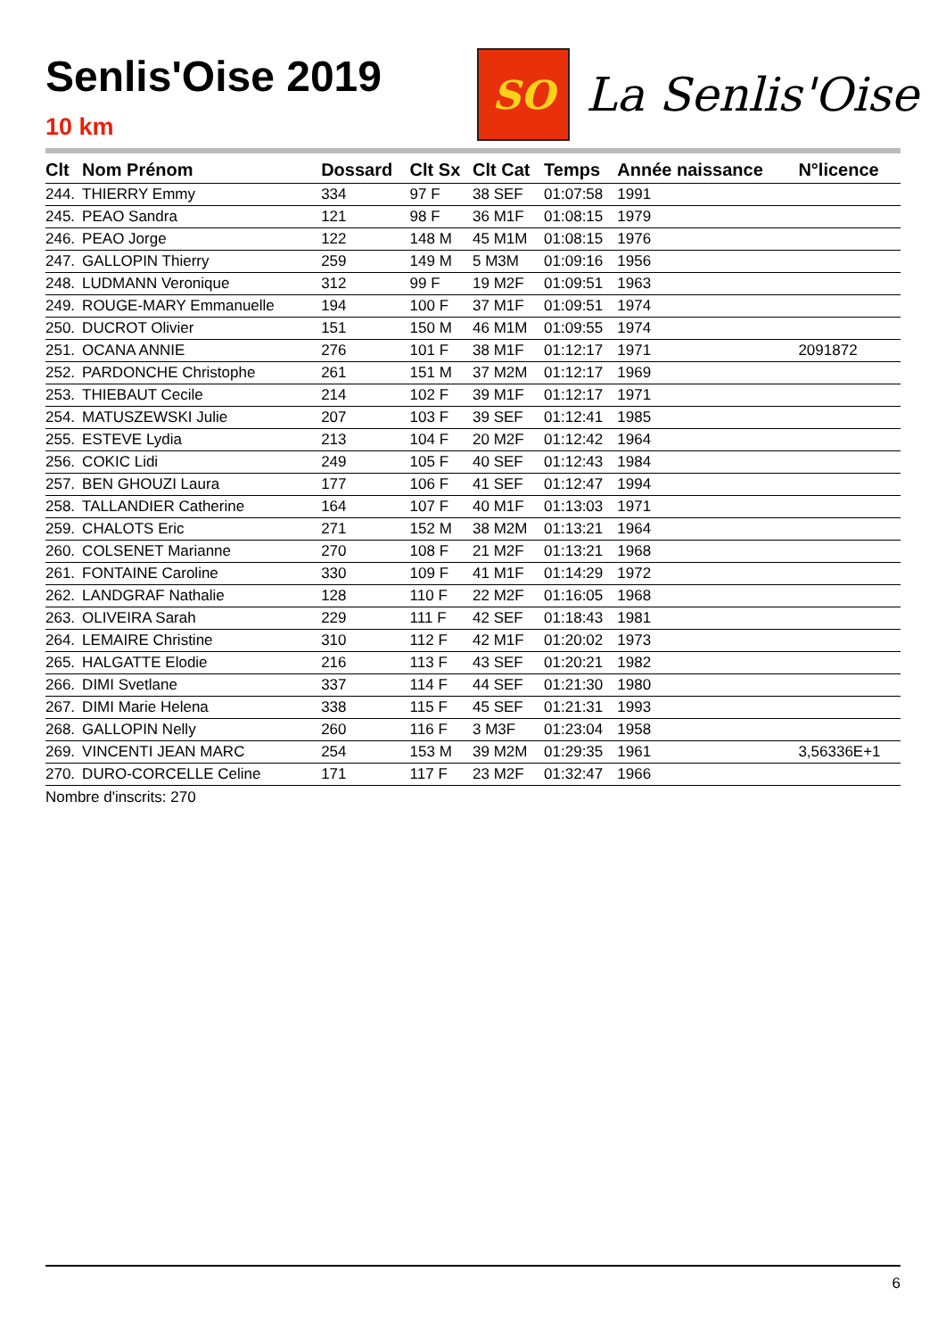Senlis'Oise 2019
10 km
SO
La Senlis'Oise
| Clt | Nom Prénom | Dossard | Clt Sx | Clt Cat | Temps | Année naissance | N°licence |
| --- | --- | --- | --- | --- | --- | --- | --- |
| 244. | THIERRY Emmy | 334 | 97 F | 38 SEF | 01:07:58 | 1991 | |
| 245. | PEAO Sandra | 121 | 98 F | 36 M1F | 01:08:15 | 1979 | |
| 246. | PEAO Jorge | 122 | 148 M | 45 M1M | 01:08:15 | 1976 | |
| 247. | GALLOPIN Thierry | 259 | 149 M | 5 M3M | 01:09:16 | 1956 | |
| 248. | LUDMANN Veronique | 312 | 99 F | 19 M2F | 01:09:51 | 1963 | |
| 249. | ROUGE-MARY Emmanuelle | 194 | 100 F | 37 M1F | 01:09:51 | 1974 | |
| 250. | DUCROT Olivier | 151 | 150 M | 46 M1M | 01:09:55 | 1974 | |
| 251. | OCANA ANNIE | 276 | 101 F | 38 M1F | 01:12:17 | 1971 | 2091872 |
| 252. | PARDONCHE Christophe | 261 | 151 M | 37 M2M | 01:12:17 | 1969 | |
| 253. | THIEBAUT Cecile | 214 | 102 F | 39 M1F | 01:12:17 | 1971 | |
| 254. | MATUSZEWSKI Julie | 207 | 103 F | 39 SEF | 01:12:41 | 1985 | |
| 255. | ESTEVE Lydia | 213 | 104 F | 20 M2F | 01:12:42 | 1964 | |
| 256. | COKIC Lidi | 249 | 105 F | 40 SEF | 01:12:43 | 1984 | |
| 257. | BEN GHOUZI Laura | 177 | 106 F | 41 SEF | 01:12:47 | 1994 | |
| 258. | TALLANDIER Catherine | 164 | 107 F | 40 M1F | 01:13:03 | 1971 | |
| 259. | CHALOTS Eric | 271 | 152 M | 38 M2M | 01:13:21 | 1964 | |
| 260. | COLSENET Marianne | 270 | 108 F | 21 M2F | 01:13:21 | 1968 | |
| 261. | FONTAINE Caroline | 330 | 109 F | 41 M1F | 01:14:29 | 1972 | |
| 262. | LANDGRAF Nathalie | 128 | 110 F | 22 M2F | 01:16:05 | 1968 | |
| 263. | OLIVEIRA Sarah | 229 | 111 F | 42 SEF | 01:18:43 | 1981 | |
| 264. | LEMAIRE Christine | 310 | 112 F | 42 M1F | 01:20:02 | 1973 | |
| 265. | HALGATTE Elodie | 216 | 113 F | 43 SEF | 01:20:21 | 1982 | |
| 266. | DIMI Svetlane | 337 | 114 F | 44 SEF | 01:21:30 | 1980 | |
| 267. | DIMI Marie Helena | 338 | 115 F | 45 SEF | 01:21:31 | 1993 | |
| 268. | GALLOPIN Nelly | 260 | 116 F | 3 M3F | 01:23:04 | 1958 | |
| 269. | VINCENTI JEAN MARC | 254 | 153 M | 39 M2M | 01:29:35 | 1961 | 3,56336E+1 |
| 270. | DURO-CORCELLE Celine | 171 | 117 F | 23 M2F | 01:32:47 | 1966 | |
Nombre d'inscrits: 270
6